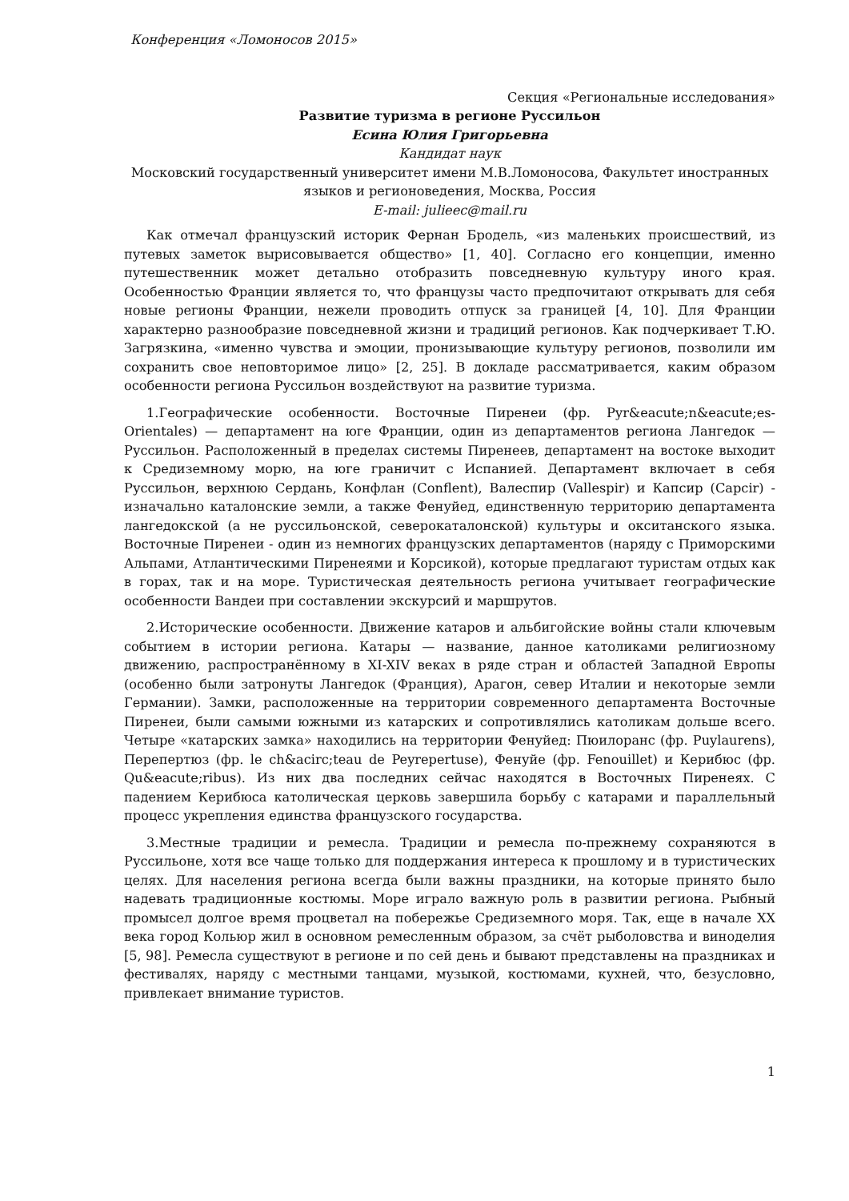Конференция «Ломоносов 2015»
Секция «Региональные исследования»
Развитие туризма в регионе Руссильон
Есина Юлия Григорьевна
Кандидат наук
Московский государственный университет имени М.В.Ломоносова, Факультет иностранных языков и регионоведения, Москва, Россия
E-mail: julieec@mail.ru
Как отмечал французский историк Фернан Бродель, «из маленьких происшествий, из путевых заметок вырисовывается общество» [1, 40]. Согласно его концепции, именно путешественник может детально отобразить повседневную культуру иного края. Особенностью Франции является то, что французы часто предпочитают открывать для себя новые регионы Франции, нежели проводить отпуск за границей [4, 10]. Для Франции характерно разнообразие повседневной жизни и традиций регионов. Как подчеркивает Т.Ю. Загрязкина, «именно чувства и эмоции, пронизывающие культуру регионов, позволили им сохранить свое неповторимое лицо» [2, 25]. В докладе рассматривается, каким образом особенности региона Руссильон воздействуют на развитие туризма.
1.Географические особенности. Восточные Пиренеи (фр. Pyr&eacute;n&eacute;es-Orientales) — департамент на юге Франции, один из департаментов региона Лангедок — Руссильон. Расположенный в пределах системы Пиренеев, департамент на востоке выходит к Средиземному морю, на юге граничит с Испанией. Департамент включает в себя Руссильон, верхнюю Сердань, Конфлан (Conflent), Валеспир (Vallespir) и Капсир (Capcir) - изначально каталонские земли, а также Фенуйед, единственную территорию департамента лангедокской (а не руссильонской, северокаталонской) культуры и окситанского языка. Восточные Пиренеи - один из немногих французских департаментов (наряду с Приморскими Альпами, Атлантическими Пиренеями и Корсикой), которые предлагают туристам отдых как в горах, так и на море. Туристическая деятельность региона учитывает географические особенности Вандеи при составлении экскурсий и маршрутов.
2.Исторические особенности. Движение катаров и альбигойские войны стали ключевым событием в истории региона. Катары — название, данное католиками религиозному движению, распространённому в XI-XIV веках в ряде стран и областей Западной Европы (особенно были затронуты Лангедок (Франция), Арагон, север Италии и некоторые земли Германии). Замки, расположенные на территории современного департамента Восточные Пиренеи, были самыми южными из катарских и сопротивлялись католикам дольше всего. Четыре «катарских замка» находились на территории Фенуйед: Пюилоранс (фр. Puylaurens), Перепертюз (фр. le ch&acirc;teau de Peyrepertuse), Фенуйе (фр. Fenouillet) и Керибюс (фр. Qu&eacute;ribus). Из них два последних сейчас находятся в Восточных Пиренеях. С падением Керибюса католическая церковь завершила борьбу с катарами и параллельный процесс укрепления единства французского государства.
3.Местные традиции и ремесла. Традиции и ремесла по-прежнему сохраняются в Руссильоне, хотя все чаще только для поддержания интереса к прошлому и в туристических целях. Для населения региона всегда были важны праздники, на которые принято было надевать традиционные костюмы. Море играло важную роль в развитии региона. Рыбный промысел долгое время процветал на побережье Средиземного моря. Так, еще в начале XX века город Кольюр жил в основном ремесленным образом, за счёт рыболовства и виноделия [5, 98]. Ремесла существуют в регионе и по сей день и бывают представлены на праздниках и фестивалях, наряду с местными танцами, музыкой, костюмами, кухней, что, безусловно, привлекает внимание туристов.
1